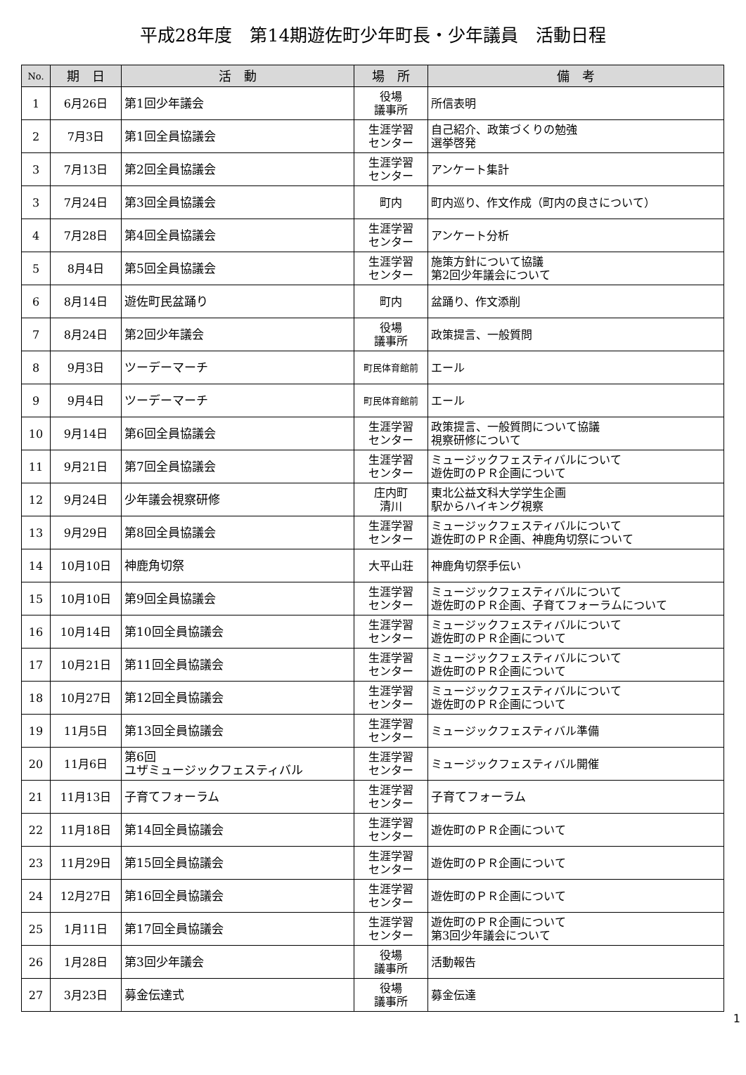平成28年度　第14期遊佐町少年町長・少年議員　活動日程
| No. | 期 日 | 活 動 | 場 所 | 備 考 |
| --- | --- | --- | --- | --- |
| 1 | 6月26日 | 第1回少年議会 | 役場 議事所 | 所信表明 |
| 2 | 7月3日 | 第1回全員協議会 | 生涯学習 センター | 自己紹介、政策づくりの勉強 選挙啓発 |
| 3 | 7月13日 | 第2回全員協議会 | 生涯学習 センター | アンケート集計 |
| 3 | 7月24日 | 第3回全員協議会 | 町内 | 町内巡り、作文作成（町内の良さについて） |
| 4 | 7月28日 | 第4回全員協議会 | 生涯学習 センター | アンケート分析 |
| 5 | 8月4日 | 第5回全員協議会 | 生涯学習 センター | 施策方針について協議 第2回少年議会について |
| 6 | 8月14日 | 遊佐町民盆踊り | 町内 | 盆踊り、作文添削 |
| 7 | 8月24日 | 第2回少年議会 | 役場 議事所 | 政策提言、一般質問 |
| 8 | 9月3日 | ツーデーマーチ | 町民体育館前 | エール |
| 9 | 9月4日 | ツーデーマーチ | 町民体育館前 | エール |
| 10 | 9月14日 | 第6回全員協議会 | 生涯学習 センター | 政策提言、一般質問について協議 視察研修について |
| 11 | 9月21日 | 第7回全員協議会 | 生涯学習 センター | ミュージックフェスティバルについて 遊佐町のＰＲ企画について |
| 12 | 9月24日 | 少年議会視察研修 | 庄内町 清川 | 東北公益文科大学学生企画 駅からハイキング視察 |
| 13 | 9月29日 | 第8回全員協議会 | 生涯学習 センター | ミュージックフェスティバルについて 遊佐町のＰＲ企画、神鹿角切祭について |
| 14 | 10月10日 | 神鹿角切祭 | 大平山荘 | 神鹿角切祭手伝い |
| 15 | 10月10日 | 第9回全員協議会 | 生涯学習 センター | ミュージックフェスティバルについて 遊佐町のＰＲ企画、子育てフォーラムについて |
| 16 | 10月14日 | 第10回全員協議会 | 生涯学習 センター | ミュージックフェスティバルについて 遊佐町のＰＲ企画について |
| 17 | 10月21日 | 第11回全員協議会 | 生涯学習 センター | ミュージックフェスティバルについて 遊佐町のＰＲ企画について |
| 18 | 10月27日 | 第12回全員協議会 | 生涯学習 センター | ミュージックフェスティバルについて 遊佐町のＰＲ企画について |
| 19 | 11月5日 | 第13回全員協議会 | 生涯学習 センター | ミュージックフェスティバル準備 |
| 20 | 11月6日 | 第6回 ユザミュージックフェスティバル | 生涯学習 センター | ミュージックフェスティバル開催 |
| 21 | 11月13日 | 子育てフォーラム | 生涯学習 センター | 子育てフォーラム |
| 22 | 11月18日 | 第14回全員協議会 | 生涯学習 センター | 遊佐町のＰＲ企画について |
| 23 | 11月29日 | 第15回全員協議会 | 生涯学習 センター | 遊佐町のＰＲ企画について |
| 24 | 12月27日 | 第16回全員協議会 | 生涯学習 センター | 遊佐町のＰＲ企画について |
| 25 | 1月11日 | 第17回全員協議会 | 生涯学習 センター | 遊佐町のＰＲ企画について 第3回少年議会について |
| 26 | 1月28日 | 第3回少年議会 | 役場 議事所 | 活動報告 |
| 27 | 3月23日 | 募金伝達式 | 役場 議事所 | 募金伝達 |
1